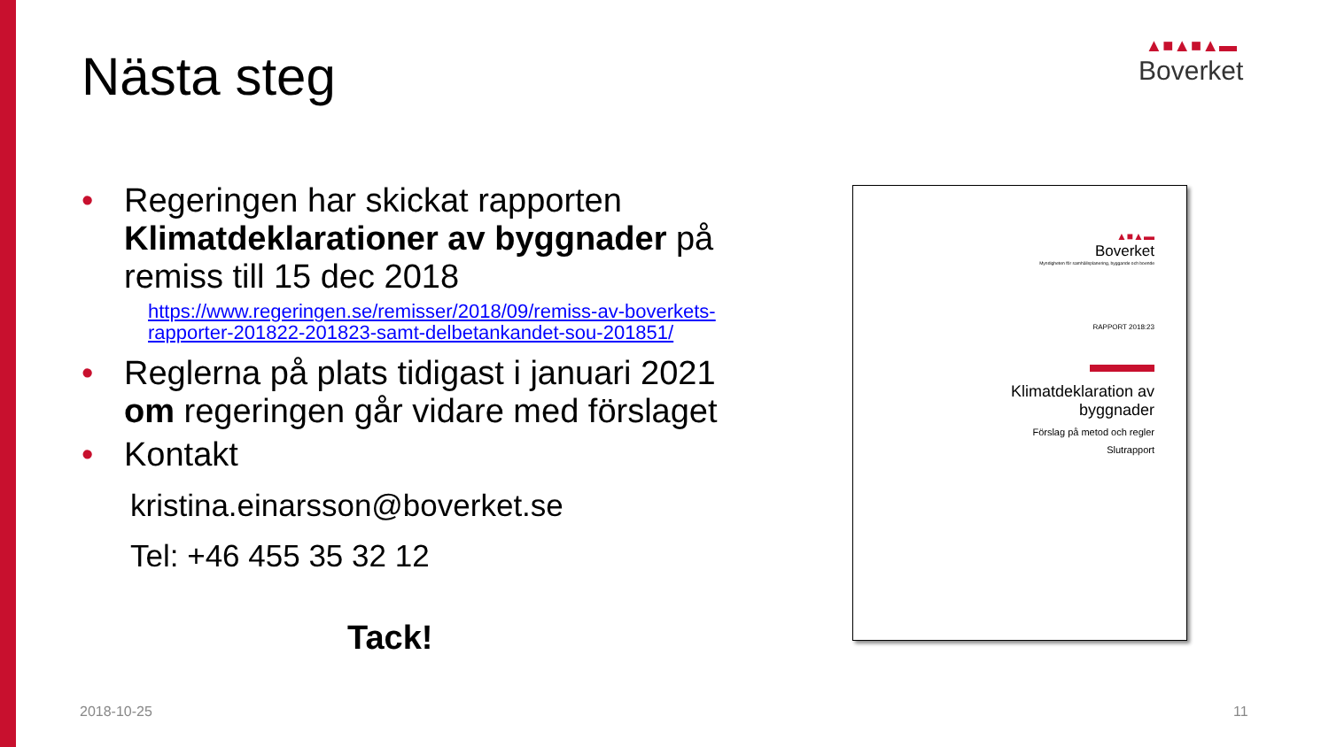Nästa steg
▲■▲■▲▬
Boverket
• Regeringen har skickat rapporten Klimatdeklarationer av byggnader på remiss till 15 dec 2018
https://www.regeringen.se/remisser/2018/09/remiss-av-boverkets-rapporter-201822-201823-samt-delbetankandet-sou-201851/
• Reglerna på plats tidigast i januari 2021 om regeringen går vidare med förslaget
• Kontakt
kristina.einarsson@boverket.se
Tel: +46 455 35 32 12
Tack!
▲■▲▬
Boverket
Myndigheten för samhällsplanering, byggande och boende
RAPPORT 2018:23
Klimatdeklaration av byggnader
Förslag på metod och regler
Slutrapport
2018-10-25 11